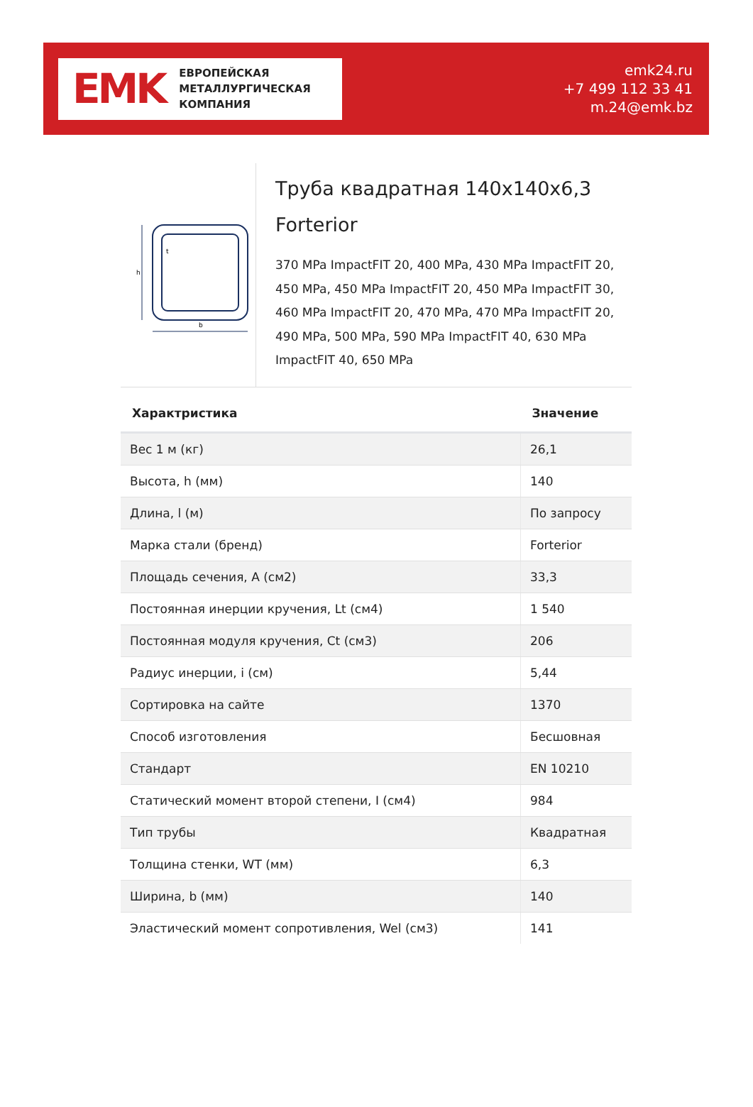EMK
ЕВРОПЕЙСКАЯ
МЕТАЛЛУРГИЧЕСКАЯ
КОМПАНИЯ
emk24.ru
+7 499 112 33 41
m.24@emk.bz
h
b
t
Труба квадратная 140x140x6,3 Forterior
370 MPa ImpactFIT 20, 400 MPa, 430 MPa ImpactFIT 20, 450 MPa, 450 MPa ImpactFIT 20, 450 MPa ImpactFIT 30, 460 MPa ImpactFIT 20, 470 MPa, 470 MPa ImpactFIT 20, 490 MPa, 500 MPa, 590 MPa ImpactFIT 40, 630 MPa ImpactFIT 40, 650 MPa
| Характристика | Значение |
| --- | --- |
| Вес 1 м (кг) | 26,1 |
| Высота, h (мм) | 140 |
| Длина, l (м) | По запросу |
| Марка стали (бренд) | Forterior |
| Площадь сечения, A (см2) | 33,3 |
| Постоянная инерции кручения, Lt (см4) | 1 540 |
| Постоянная модуля кручения, Ct (см3) | 206 |
| Радиус инерции, i (см) | 5,44 |
| Сортировка на сайте | 1370 |
| Способ изготовления | Бесшовная |
| Стандарт | EN 10210 |
| Статический момент второй степени, I (см4) | 984 |
| Тип трубы | Квадратная |
| Толщина стенки, WT (мм) | 6,3 |
| Ширина, b (мм) | 140 |
| Эластический момент сопротивления, Wel (см3) | 141 |